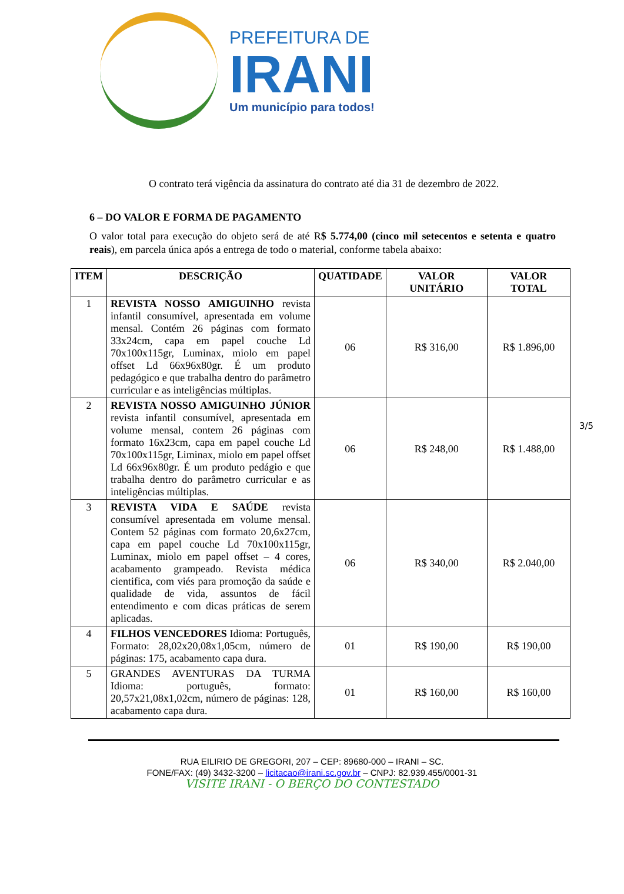PREFEITURA DE
IRANI
Um município para todos!
O contrato terá vigência da assinatura do contrato até dia 31 de dezembro de 2022.
6 – DO VALOR E FORMA DE PAGAMENTO
O valor total para execução do objeto será de até R$ 5.774,00 (cinco mil setecentos e setenta e quatro reais), em parcela única após a entrega de todo o material, conforme tabela abaixo:
| ITEM | DESCRIÇÃO | QUATIDADE | VALOR UNITÁRIO | VALOR TOTAL |
| --- | --- | --- | --- | --- |
| 1 | REVISTA NOSSO AMIGUINHO revista infantil consumível, apresentada em volume mensal. Contém 26 páginas com formato 33x24cm, capa em papel couche Ld 70x100x115gr, Luminax, miolo em papel offset Ld 66x96x80gr. É um produto pedagógico e que trabalha dentro do parâmetro curricular e as inteligências múltiplas. | 06 | R$ 316,00 | R$ 1.896,00 |
| 2 | REVISTA NOSSO AMIGUINHO JÚNIOR revista infantil consumível, apresentada em volume mensal, contem 26 páginas com formato 16x23cm, capa em papel couche Ld 70x100x115gr, Liminax, miolo em papel offset Ld 66x96x80gr. É um produto pedágio e que trabalha dentro do parâmetro curricular e as inteligências múltiplas. | 06 | R$ 248,00 | R$ 1.488,00 |
| 3 | REVISTA VIDA E SAÚDE revista consumível apresentada em volume mensal. Contem 52 páginas com formato 20,6x27cm, capa em papel couche Ld 70x100x115gr, Luminax, miolo em papel offset – 4 cores, acabamento grampeado. Revista médica cientifica, com viés para promoção da saúde e qualidade de vida, assuntos de fácil entendimento e com dicas práticas de serem aplicadas. | 06 | R$ 340,00 | R$ 2.040,00 |
| 4 | FILHOS VENCEDORES Idioma: Português, Formato: 28,02x20,08x1,05cm, número de páginas: 175, acabamento capa dura. | 01 | R$ 190,00 | R$ 190,00 |
| 5 | GRANDES AVENTURAS DA TURMA Idioma: português, formato: 20,57x21,08x1,02cm, número de páginas: 128, acabamento capa dura. | 01 | R$ 160,00 | R$ 160,00 |
3/5
RUA EILIRIO DE GREGORI, 207 – CEP: 89680-000 – IRANI – SC.
FONE/FAX: (49) 3432-3200 – licitacao@irani.sc.gov.br – CNPJ: 82.939.455/0001-31
VISITE IRANI - O BERÇO DO CONTESTADO